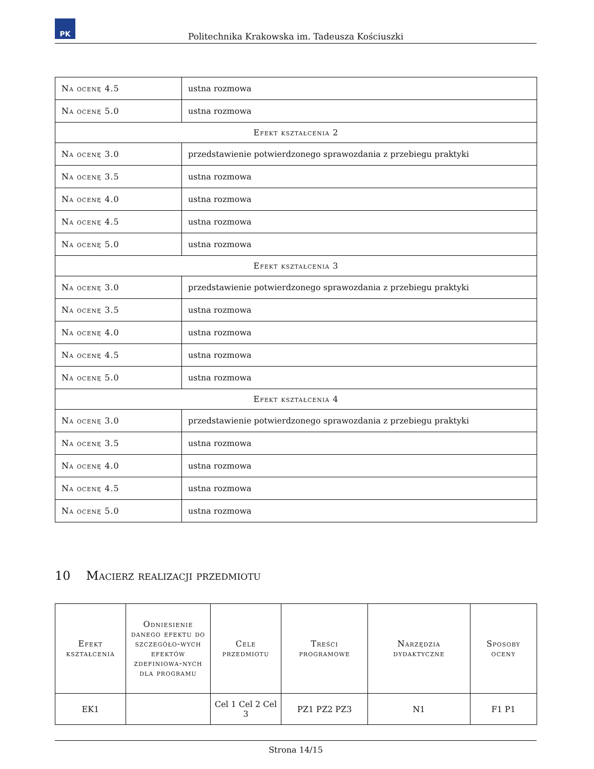PK
Politechnika Krakowska im. Tadeusza Kościuszki
| Na ocenę 4.5 | ustna rozmowa |
| Na ocenę 5.0 | ustna rozmowa |
| Efekt kształcenia 2 | |
| Na ocenę 3.0 | przedstawienie potwierdzonego sprawozdania z przebiegu praktyki |
| Na ocenę 3.5 | ustna rozmowa |
| Na ocenę 4.0 | ustna rozmowa |
| Na ocenę 4.5 | ustna rozmowa |
| Na ocenę 5.0 | ustna rozmowa |
| Efekt kształcenia 3 | |
| Na ocenę 3.0 | przedstawienie potwierdzonego sprawozdania z przebiegu praktyki |
| Na ocenę 3.5 | ustna rozmowa |
| Na ocenę 4.0 | ustna rozmowa |
| Na ocenę 4.5 | ustna rozmowa |
| Na ocenę 5.0 | ustna rozmowa |
| Efekt kształcenia 4 | |
| Na ocenę 3.0 | przedstawienie potwierdzonego sprawozdania z przebiegu praktyki |
| Na ocenę 3.5 | ustna rozmowa |
| Na ocenę 4.0 | ustna rozmowa |
| Na ocenę 4.5 | ustna rozmowa |
| Na ocenę 5.0 | ustna rozmowa |
10 Macierz realizacji przedmiotu
| Efekt kształcenia | Odniesienie danego efektu do szczegóło-wych efektów zdefiniowa-nych dla programu | Cele przedmiotu | Treści programowe | Narzędzia dydaktyczne | Sposoby oceny |
| --- | --- | --- | --- | --- | --- |
| EK1 | | Cel 1 Cel 2 Cel 3 | PZ1 PZ2 PZ3 | N1 | F1 P1 |
Strona 14/15